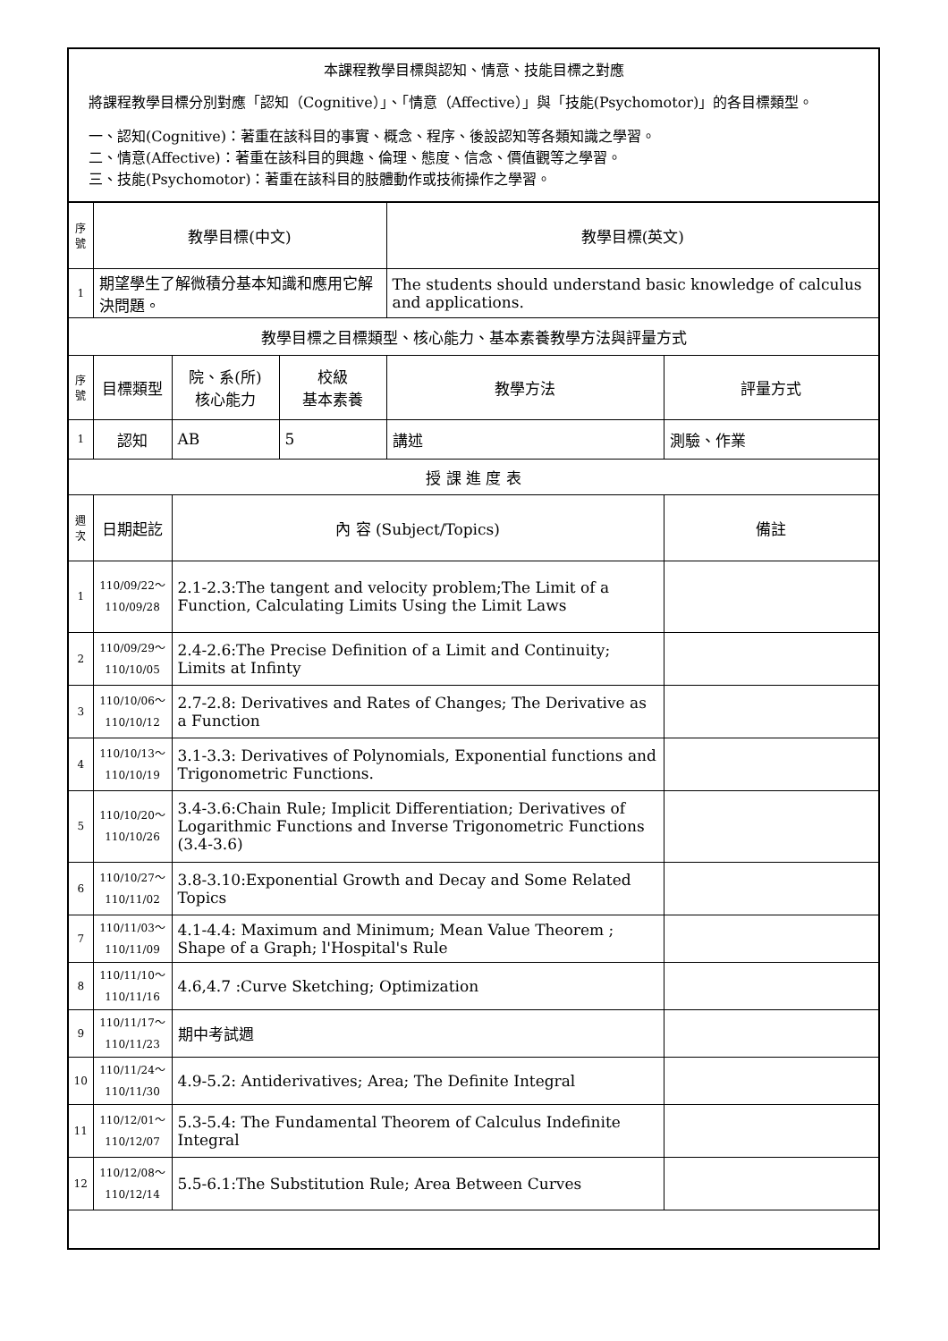| 本課程教學目標與認知、情意、技能目標之對應 將課程教學目標分別對應「認知（Cognitive）」、「情意（Affective）」與「技能(Psychomotor)」的各目標類型。 一、認知(Cognitive)：著重在該科目的事實、概念、程序、後設認知等各類知識之學習。 二、情意(Affective)：著重在該科目的興趣、倫理、態度、信念、價值觀等之學習。 三、技能(Psychomotor)：著重在該科目的肢體動作或技術操作之學習。 | | | | | |
| 序號 | 教學目標(中文) | | | 教學目標(英文) | |
| 1 | 期望學生了解微積分基本知識和應用它解決問題。 | | | The students should understand basic knowledge of calculus and applications. | |
| 教學目標之目標類型、核心能力、基本素養教學方法與評量方式 | | | | | |
| 序號 | 目標類型 | 院、系(所) 核心能力 | 校級 基本素養 | 教學方法 | 評量方式 |
| 1 | 認知 | AB | 5 | 講述 | 測驗、作業 |
| 授 課 進 度 表 | | | | | |
| 週次 | 日期起訖 | 內 容 (Subject/Topics) | | | 備註 |
| 1 | 110/09/22～ 110/09/28 | 2.1-2.3:The tangent and velocity problem;The Limit of a Function, Calculating Limits Using the Limit Laws | | | |
| 2 | 110/09/29～ 110/10/05 | 2.4-2.6:The Precise Definition of a Limit and Continuity; Limits at Infinty | | | |
| 3 | 110/10/06～ 110/10/12 | 2.7-2.8: Derivatives and Rates of Changes; The Derivative as a Function | | | |
| 4 | 110/10/13～ 110/10/19 | 3.1-3.3: Derivatives of Polynomials, Exponential functions and Trigonometric Functions. | | | |
| 5 | 110/10/20～ 110/10/26 | 3.4-3.6:Chain Rule; Implicit Differentiation; Derivatives of Logarithmic Functions and Inverse Trigonometric Functions (3.4-3.6) | | | |
| 6 | 110/10/27～ 110/11/02 | 3.8-3.10:Exponential Growth and Decay and Some Related Topics | | | |
| 7 | 110/11/03～ 110/11/09 | 4.1-4.4: Maximum and Minimum; Mean Value Theorem ; Shape of a Graph; l'Hospital's Rule | | | |
| 8 | 110/11/10～ 110/11/16 | 4.6,4.7 :Curve Sketching; Optimization | | | |
| 9 | 110/11/17～ 110/11/23 | 期中考試週 | | | |
| 10 | 110/11/24～ 110/11/30 | 4.9-5.2: Antiderivatives; Area; The Definite Integral | | | |
| 11 | 110/12/01～ 110/12/07 | 5.3-5.4: The Fundamental Theorem of Calculus Indefinite Integral | | | |
| 12 | 110/12/08～ 110/12/14 | 5.5-6.1:The Substitution Rule; Area Between Curves | | | |